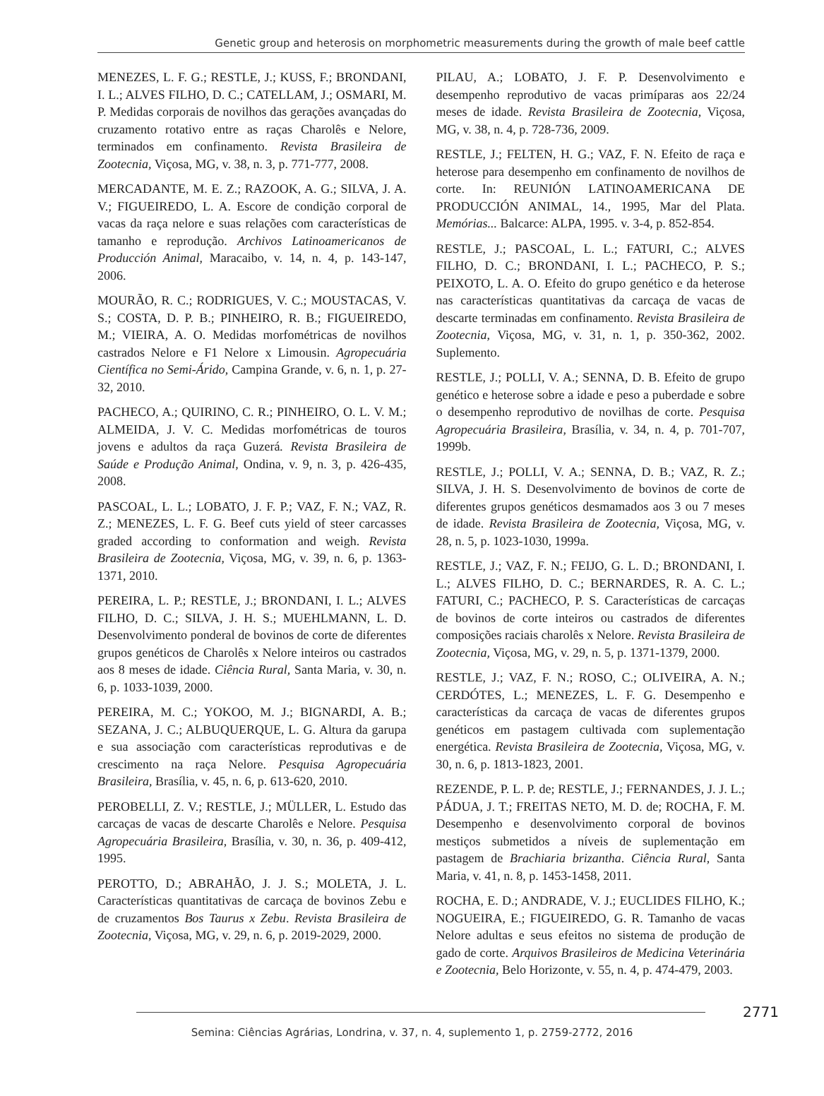Genetic group and heterosis on morphometric measurements during the growth of male beef cattle
MENEZES, L. F. G.; RESTLE, J.; KUSS, F.; BRONDANI, I. L.; ALVES FILHO, D. C.; CATELLAM, J.; OSMARI, M. P. Medidas corporais de novilhos das gerações avançadas do cruzamento rotativo entre as raças Charolês e Nelore, terminados em confinamento. Revista Brasileira de Zootecnia, Viçosa, MG, v. 38, n. 3, p. 771-777, 2008.
MERCADANTE, M. E. Z.; RAZOOK, A. G.; SILVA, J. A. V.; FIGUEIREDO, L. A. Escore de condição corporal de vacas da raça nelore e suas relações com características de tamanho e reprodução. Archivos Latinoamericanos de Producción Animal, Maracaibo, v. 14, n. 4, p. 143-147, 2006.
MOURÃO, R. C.; RODRIGUES, V. C.; MOUSTACAS, V. S.; COSTA, D. P. B.; PINHEIRO, R. B.; FIGUEIREDO, M.; VIEIRA, A. O. Medidas morfométricas de novilhos castrados Nelore e F1 Nelore x Limousin. Agropecuária Científica no Semi-Árido, Campina Grande, v. 6, n. 1, p. 27-32, 2010.
PACHECO, A.; QUIRINO, C. R.; PINHEIRO, O. L. V. M.; ALMEIDA, J. V. C. Medidas morfométricas de touros jovens e adultos da raça Guzerá. Revista Brasileira de Saúde e Produção Animal, Ondina, v. 9, n. 3, p. 426-435, 2008.
PASCOAL, L. L.; LOBATO, J. F. P.; VAZ, F. N.; VAZ, R. Z.; MENEZES, L. F. G. Beef cuts yield of steer carcasses graded according to conformation and weigh. Revista Brasileira de Zootecnia, Viçosa, MG, v. 39, n. 6, p. 1363-1371, 2010.
PEREIRA, L. P.; RESTLE, J.; BRONDANI, I. L.; ALVES FILHO, D. C.; SILVA, J. H. S.; MUEHLMANN, L. D. Desenvolvimento ponderal de bovinos de corte de diferentes grupos genéticos de Charolês x Nelore inteiros ou castrados aos 8 meses de idade. Ciência Rural, Santa Maria, v. 30, n. 6, p. 1033-1039, 2000.
PEREIRA, M. C.; YOKOO, M. J.; BIGNARDI, A. B.; SEZANA, J. C.; ALBUQUERQUE, L. G. Altura da garupa e sua associação com características reprodutivas e de crescimento na raça Nelore. Pesquisa Agropecuária Brasileira, Brasília, v. 45, n. 6, p. 613-620, 2010.
PEROBELLI, Z. V.; RESTLE, J.; MÜLLER, L. Estudo das carcaças de vacas de descarte Charolês e Nelore. Pesquisa Agropecuária Brasileira, Brasília, v. 30, n. 36, p. 409-412, 1995.
PEROTTO, D.; ABRAHÃO, J. J. S.; MOLETA, J. L. Características quantitativas de carcaça de bovinos Zebu e de cruzamentos Bos Taurus x Zebu. Revista Brasileira de Zootecnia, Viçosa, MG, v. 29, n. 6, p. 2019-2029, 2000.
PILAU, A.; LOBATO, J. F. P. Desenvolvimento e desempenho reprodutivo de vacas primíparas aos 22/24 meses de idade. Revista Brasileira de Zootecnia, Viçosa, MG, v. 38, n. 4, p. 728-736, 2009.
RESTLE, J.; FELTEN, H. G.; VAZ, F. N. Efeito de raça e heterose para desempenho em confinamento de novilhos de corte. In: REUNIÓN LATINOAMERICANA DE PRODUCCIÓN ANIMAL, 14., 1995, Mar del Plata. Memórias... Balcarce: ALPA, 1995. v. 3-4, p. 852-854.
RESTLE, J.; PASCOAL, L. L.; FATURI, C.; ALVES FILHO, D. C.; BRONDANI, I. L.; PACHECO, P. S.; PEIXOTO, L. A. O. Efeito do grupo genético e da heterose nas características quantitativas da carcaça de vacas de descarte terminadas em confinamento. Revista Brasileira de Zootecnia, Viçosa, MG, v. 31, n. 1, p. 350-362, 2002. Suplemento.
RESTLE, J.; POLLI, V. A.; SENNA, D. B. Efeito de grupo genético e heterose sobre a idade e peso a puberdade e sobre o desempenho reprodutivo de novilhas de corte. Pesquisa Agropecuária Brasileira, Brasília, v. 34, n. 4, p. 701-707, 1999b.
RESTLE, J.; POLLI, V. A.; SENNA, D. B.; VAZ, R. Z.; SILVA, J. H. S. Desenvolvimento de bovinos de corte de diferentes grupos genéticos desmamados aos 3 ou 7 meses de idade. Revista Brasileira de Zootecnia, Viçosa, MG, v. 28, n. 5, p. 1023-1030, 1999a.
RESTLE, J.; VAZ, F. N.; FEIJO, G. L. D.; BRONDANI, I. L.; ALVES FILHO, D. C.; BERNARDES, R. A. C. L.; FATURI, C.; PACHECO, P. S. Características de carcaças de bovinos de corte inteiros ou castrados de diferentes composições raciais charolês x Nelore. Revista Brasileira de Zootecnia, Viçosa, MG, v. 29, n. 5, p. 1371-1379, 2000.
RESTLE, J.; VAZ, F. N.; ROSO, C.; OLIVEIRA, A. N.; CERDÓTES, L.; MENEZES, L. F. G. Desempenho e características da carcaça de vacas de diferentes grupos genéticos em pastagem cultivada com suplementação energética. Revista Brasileira de Zootecnia, Viçosa, MG, v. 30, n. 6, p. 1813-1823, 2001.
REZENDE, P. L. P. de; RESTLE, J.; FERNANDES, J. J. L.; PÁDUA, J. T.; FREITAS NETO, M. D. de; ROCHA, F. M. Desempenho e desenvolvimento corporal de bovinos mestiços submetidos a níveis de suplementação em pastagem de Brachiaria brizantha. Ciência Rural, Santa Maria, v. 41, n. 8, p. 1453-1458, 2011.
ROCHA, E. D.; ANDRADE, V. J.; EUCLIDES FILHO, K.; NOGUEIRA, E.; FIGUEIREDO, G. R. Tamanho de vacas Nelore adultas e seus efeitos no sistema de produção de gado de corte. Arquivos Brasileiros de Medicina Veterinária e Zootecnia, Belo Horizonte, v. 55, n. 4, p. 474-479, 2003.
2771
Semina: Ciências Agrárias, Londrina, v. 37, n. 4, suplemento 1, p. 2759-2772, 2016